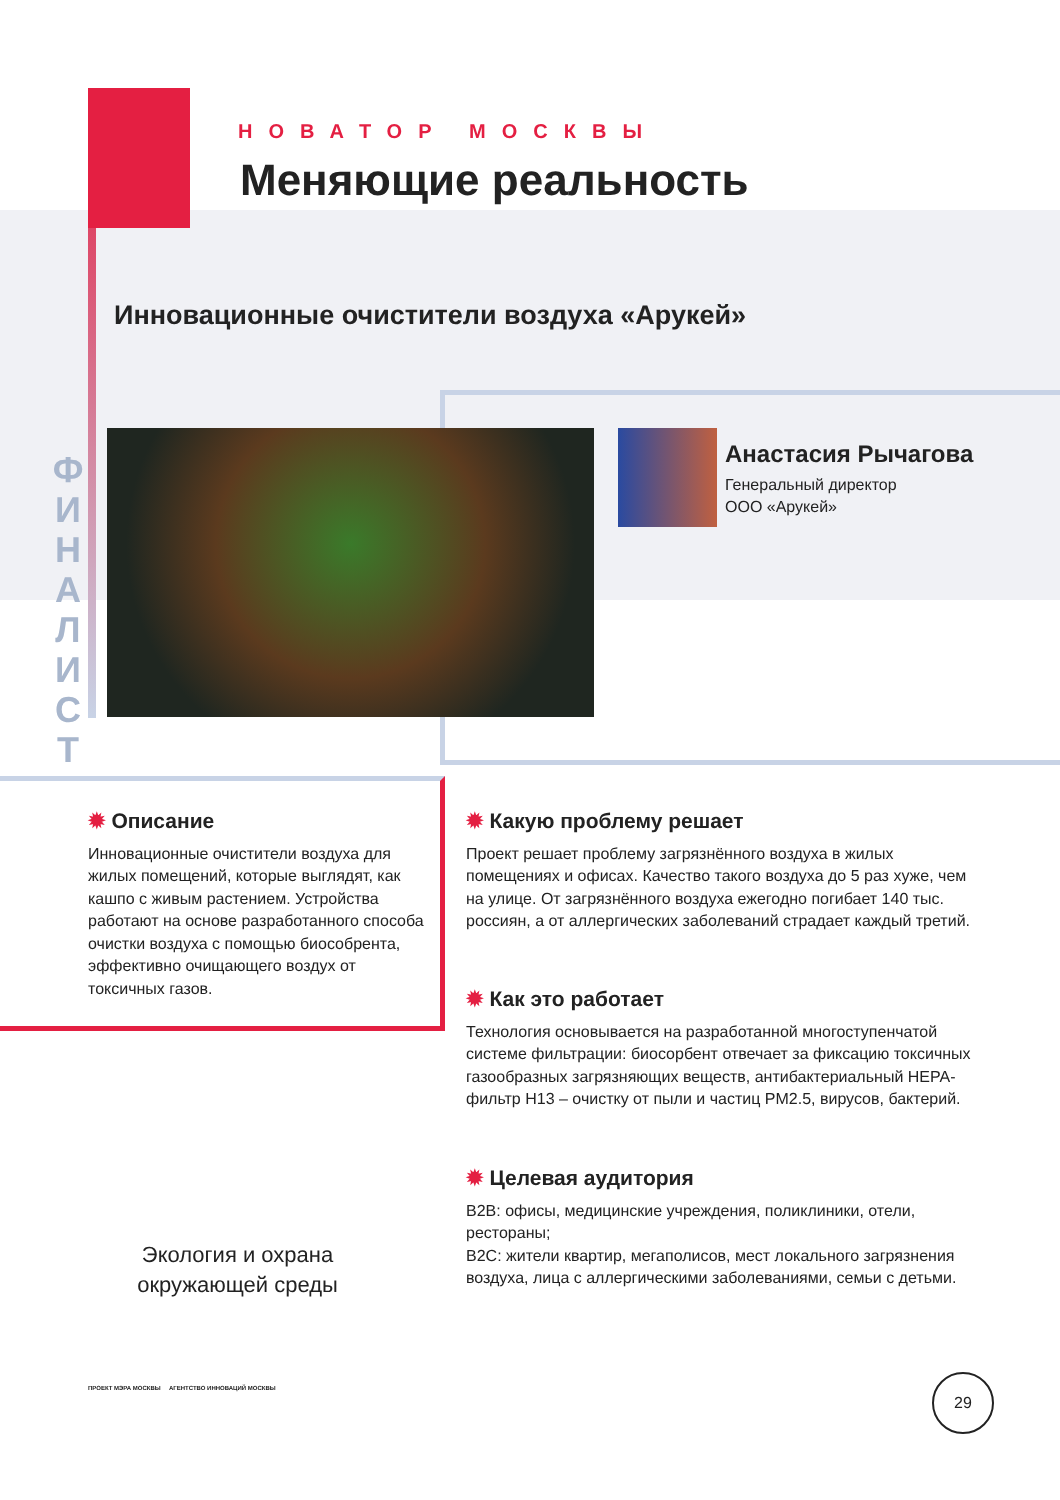НОВАТОР МОСКВЫ
Меняющие реальность
Инновационные очистители воздуха «Арукей»
Ф
И
Н
А
Л
И
С
Т
Анастасия Рычагова
Генеральный директор
ООО «Арукей»
✹ Описание
Инновационные очистители воздуха для жилых помещений, которые выглядят, как кашпо с живым растением. Устройства работают на основе разработанного способа очистки воздуха с помощью биособрента, эффективно очищающего воздух от токсичных газов.
✹ Какую проблему решает
Проект решает проблему загрязнённого воздуха в жилых помещениях и офисах. Качество такого воздуха до 5 раз хуже, чем на улице. От загрязнённого воздуха ежегодно погибает 140 тыс. россиян, а от аллергических заболеваний страдает каждый третий.
✹ Как это работает
Технология основывается на разработанной многоступенчатой системе фильтрации: биосорбент отвечает за фиксацию токсичных газообразных загрязняющих веществ, антибактериальный HEPA-фильтр H13 – очистку от пыли и частиц PM2.5, вирусов, бактерий.
✹ Целевая аудитория
B2B: офисы, медицинские учреждения, поликлиники, отели, рестораны;
B2C: жители квартир, мегаполисов, мест локального загрязнения воздуха, лица с аллергическими заболеваниями, семьи с детьми.
Экология и охрана окружающей среды
ПРОЕКТ МЭРА МОСКВЫ АГЕНТСТВО ИННОВАЦИЙ МОСКВЫ
29